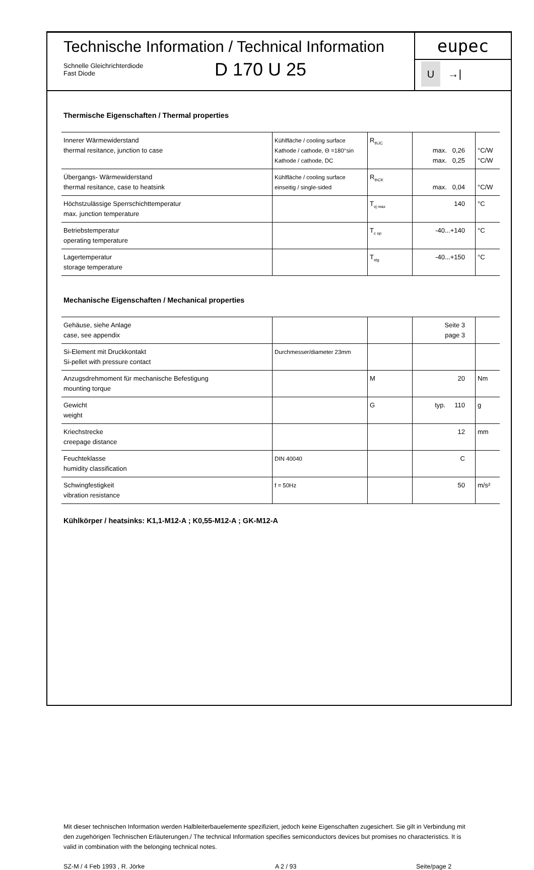Technische Information / Technical Information
Schnelle Gleichrichterdiode
Fast Diode
D 170 U 25
eupec
U →|
Thermische Eigenschaften / Thermal properties
| Innerer Wärmewiderstand thermal resitance, junction to case | Kühlfläche / cooling surface Kathode / cathode, Θ =180°sin Kathode / cathode, DC | R<sub>thJC</sub> | max. 0,26 max. 0,25 | °C/W °C/W |
| Übergangs- Wärmewiderstand thermal resitance, case to heatsink | Kühlfläche / cooling surface einseitig / single-sided | R<sub>thCK</sub> | max. 0,04 | °C/W |
| Höchstzulässige Sperrschichttemperatur max. junction temperature | | T<sub>vj max</sub> | 140 | °C |
| Betriebstemperatur operating temperature | | T<sub>c op</sub> | -40...+140 | °C |
| Lagertemperatur storage temperature | | T<sub>stg</sub> | -40...+150 | °C |
Mechanische Eigenschaften / Mechanical properties
| Gehäuse, siehe Anlage case, see appendix | | | Seite 3 page 3 | |
| Si-Element mit Druckkontakt Si-pellet with pressure contact | Durchmesser/diameter 23mm | | | |
| Anzugsdrehmoment für mechanische Befestigung mounting torque | | M | 20 | Nm |
| Gewicht weight | | G | typ. 110 | g |
| Kriechstrecke creepage distance | | | 12 | mm |
| Feuchteklasse humidity classification | DIN 40040 | | C | |
| Schwingfestigkeit vibration resistance | f = 50Hz | | 50 | m/s² |
Kühlkörper / heatsinks: K1,1-M12-A ; K0,55-M12-A ; GK-M12-A
Mit dieser technischen Information werden Halbleiterbauelemente spezifiziert, jedoch keine Eigenschaften zugesichert. Sie gilt in Verbindung mit den zugehörigen Technischen Erläuterungen./ The technical Information specifies semiconductors devices but promises no characteristics. It is valid in combination with the belonging technical notes.
SZ-M / 4 Feb 1993 , R. Jörke A 2 / 93 Seite/page 2